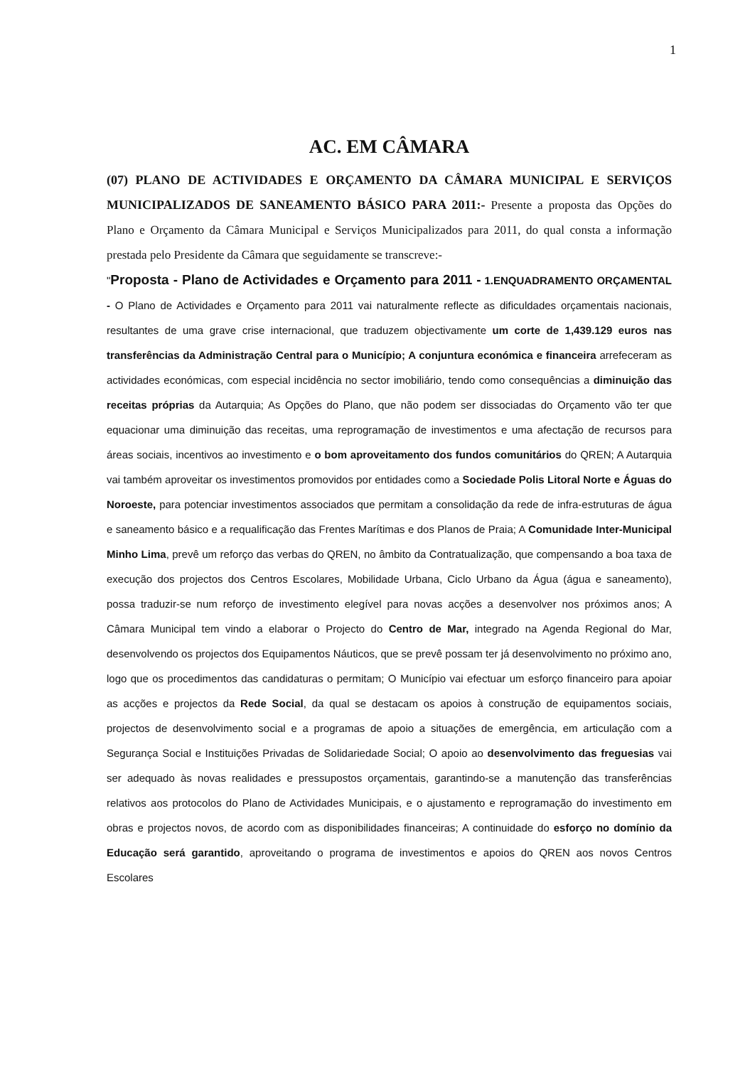1
AC. EM CÂMARA
(07) PLANO DE ACTIVIDADES E ORÇAMENTO DA CÂMARA MUNICIPAL E SERVIÇOS MUNICIPALIZADOS DE SANEAMENTO BÁSICO PARA 2011:- Presente a proposta das Opções do Plano e Orçamento da Câmara Municipal e Serviços Municipalizados para 2011, do qual consta a informação prestada pelo Presidente da Câmara que seguidamente se transcreve:-
"Proposta - Plano de Actividades e Orçamento para 2011 - 1.ENQUADRAMENTO ORÇAMENTAL - O Plano de Actividades e Orçamento para 2011 vai naturalmente reflecte as dificuldades orçamentais nacionais, resultantes de uma grave crise internacional, que traduzem objectivamente um corte de 1,439.129 euros nas transferências da Administração Central para o Município; A conjuntura económica e financeira arrefeceram as actividades económicas, com especial incidência no sector imobiliário, tendo como consequências a diminuição das receitas próprias da Autarquia; As Opções do Plano, que não podem ser dissociadas do Orçamento vão ter que equacionar uma diminuição das receitas, uma reprogramação de investimentos e uma afectação de recursos para áreas sociais, incentivos ao investimento e o bom aproveitamento dos fundos comunitários do QREN; A Autarquia vai também aproveitar os investimentos promovidos por entidades como a Sociedade Polis Litoral Norte e Águas do Noroeste, para potenciar investimentos associados que permitam a consolidação da rede de infra-estruturas de água e saneamento básico e a requalificação das Frentes Marítimas e dos Planos de Praia; A Comunidade Inter-Municipal Minho Lima, prevê um reforço das verbas do QREN, no âmbito da Contratualização, que compensando a boa taxa de execução dos projectos dos Centros Escolares, Mobilidade Urbana, Ciclo Urbano da Água (água e saneamento), possa traduzir-se num reforço de investimento elegível para novas acções a desenvolver nos próximos anos; A Câmara Municipal tem vindo a elaborar o Projecto do Centro de Mar, integrado na Agenda Regional do Mar, desenvolvendo os projectos dos Equipamentos Náuticos, que se prevê possam ter já desenvolvimento no próximo ano, logo que os procedimentos das candidaturas o permitam; O Município vai efectuar um esforço financeiro para apoiar as acções e projectos da Rede Social, da qual se destacam os apoios à construção de equipamentos sociais, projectos de desenvolvimento social e a programas de apoio a situações de emergência, em articulação com a Segurança Social e Instituições Privadas de Solidariedade Social; O apoio ao desenvolvimento das freguesias vai ser adequado às novas realidades e pressupostos orçamentais, garantindo-se a manutenção das transferências relativos aos protocolos do Plano de Actividades Municipais, e o ajustamento e reprogramação do investimento em obras e projectos novos, de acordo com as disponibilidades financeiras; A continuidade do esforço no domínio da Educação será garantido, aproveitando o programa de investimentos e apoios do QREN aos novos Centros Escolares